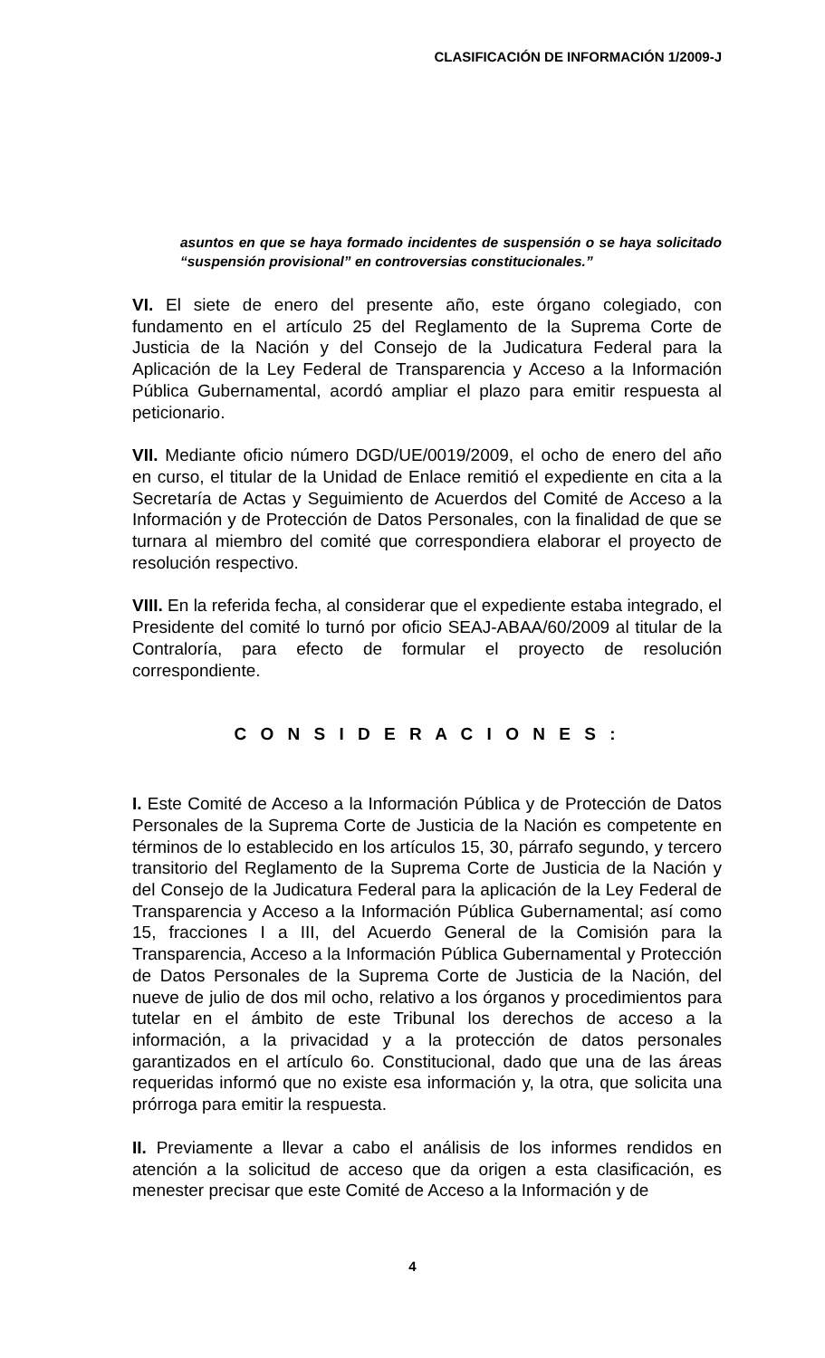CLASIFICACIÓN DE INFORMACIÓN 1/2009-J
asuntos en que se haya formado incidentes de suspensión o se haya solicitado “suspensión provisional” en controversias constitucionales.”
VI. El siete de enero del presente año, este órgano colegiado, con fundamento en el artículo 25 del Reglamento de la Suprema Corte de Justicia de la Nación y del Consejo de la Judicatura Federal para la Aplicación de la Ley Federal de Transparencia y Acceso a la Información Pública Gubernamental, acordó ampliar el plazo para emitir respuesta al peticionario.
VII. Mediante oficio número DGD/UE/0019/2009, el ocho de enero del año en curso, el titular de la Unidad de Enlace remitió el expediente en cita a la Secretaría de Actas y Seguimiento de Acuerdos del Comité de Acceso a la Información y de Protección de Datos Personales, con la finalidad de que se turnara al miembro del comité que correspondiera elaborar el proyecto de resolución respectivo.
VIII. En la referida fecha, al considerar que el expediente estaba integrado, el Presidente del comité lo turnó por oficio SEAJ-ABAA/60/2009 al titular de la Contraloría, para efecto de formular el proyecto de resolución correspondiente.
C O N S I D E R A C I O N E S :
I. Este Comité de Acceso a la Información Pública y de Protección de Datos Personales de la Suprema Corte de Justicia de la Nación es competente en términos de lo establecido en los artículos 15, 30, párrafo segundo, y tercero transitorio del Reglamento de la Suprema Corte de Justicia de la Nación y del Consejo de la Judicatura Federal para la aplicación de la Ley Federal de Transparencia y Acceso a la Información Pública Gubernamental; así como 15, fracciones I a III, del Acuerdo General de la Comisión para la Transparencia, Acceso a la Información Pública Gubernamental y Protección de Datos Personales de la Suprema Corte de Justicia de la Nación, del nueve de julio de dos mil ocho, relativo a los órganos y procedimientos para tutelar en el ámbito de este Tribunal los derechos de acceso a la información, a la privacidad y a la protección de datos personales garantizados en el artículo 6o. Constitucional, dado que una de las áreas requeridas informó que no existe esa información y, la otra, que solicita una prórroga para emitir la respuesta.
II. Previamente a llevar a cabo el análisis de los informes rendidos en atención a la solicitud de acceso que da origen a esta clasificación, es menester precisar que este Comité de Acceso a la Información y de
4